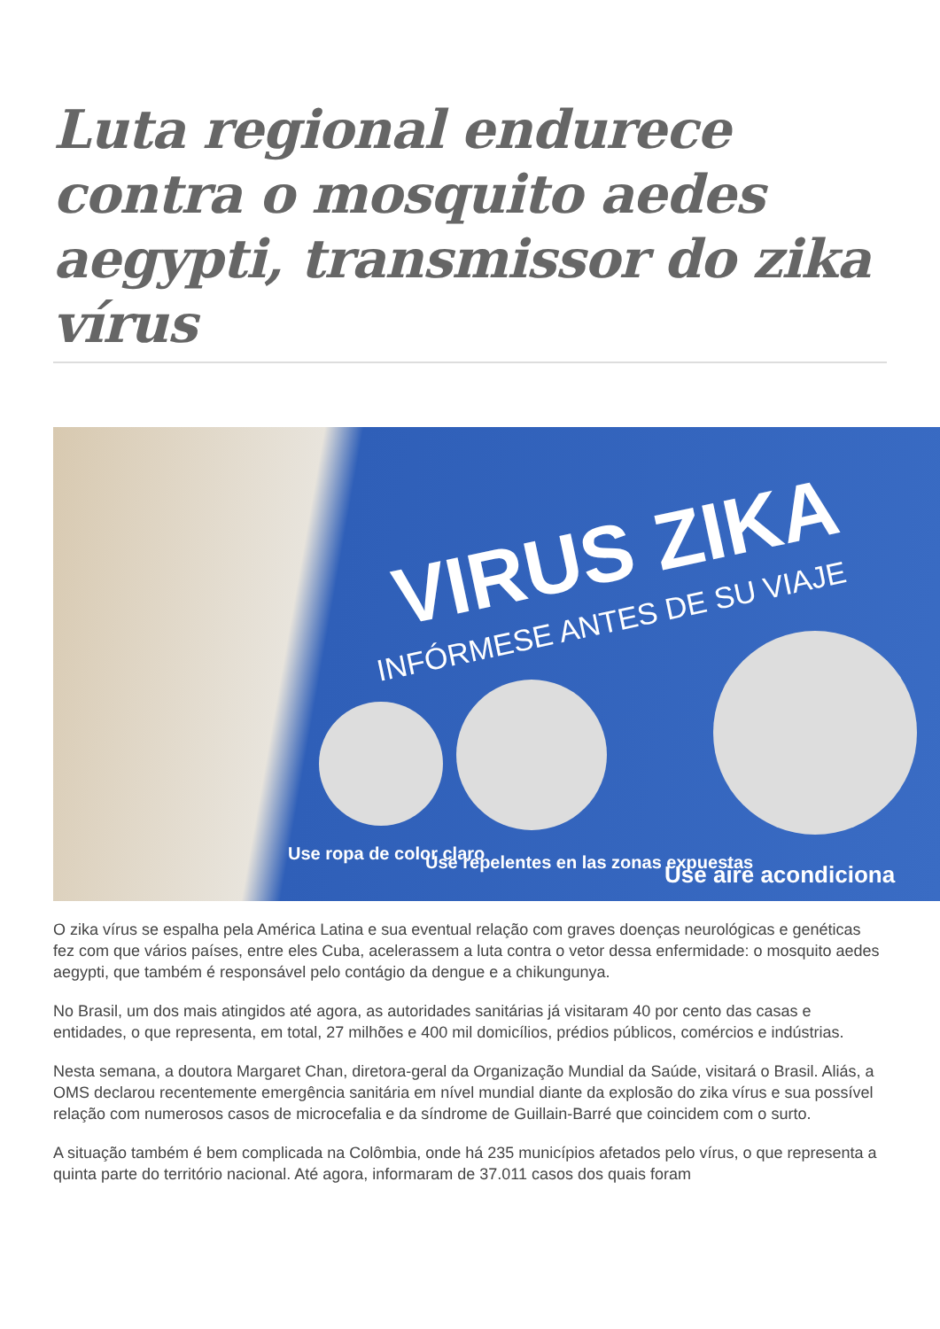Luta regional endurece contra o mosquito aedes aegypti, transmissor do zika vírus
VIRUS ZIKA
INFÓRMESE ANTES DE SU VIAJE
Use ropa de color claro
Use repelentes en las zonas expuestas
Use aire acondiciona
O zika vírus se espalha pela América Latina e sua eventual relação com graves doenças neurológicas e genéticas fez com que vários países, entre eles Cuba, acelerassem a luta contra o vetor dessa enfermidade: o mosquito aedes aegypti, que também é responsável pelo contágio da dengue e a chikungunya.
No Brasil, um dos mais atingidos até agora, as autoridades sanitárias já visitaram 40 por cento das casas e entidades, o que representa, em total, 27 milhões e 400 mil domicílios, prédios públicos, comércios e indústrias.
Nesta semana, a doutora Margaret Chan, diretora-geral da Organização Mundial da Saúde, visitará o Brasil. Aliás, a OMS declarou recentemente emergência sanitária em nível mundial diante da explosão do zika vírus e sua possível relação com numerosos casos de microcefalia e da síndrome de Guillain-Barré que coincidem com o surto.
A situação também é bem complicada na Colômbia, onde há 235 municípios afetados pelo vírus, o que representa a quinta parte do território nacional. Até agora, informaram de 37.011 casos dos quais foram